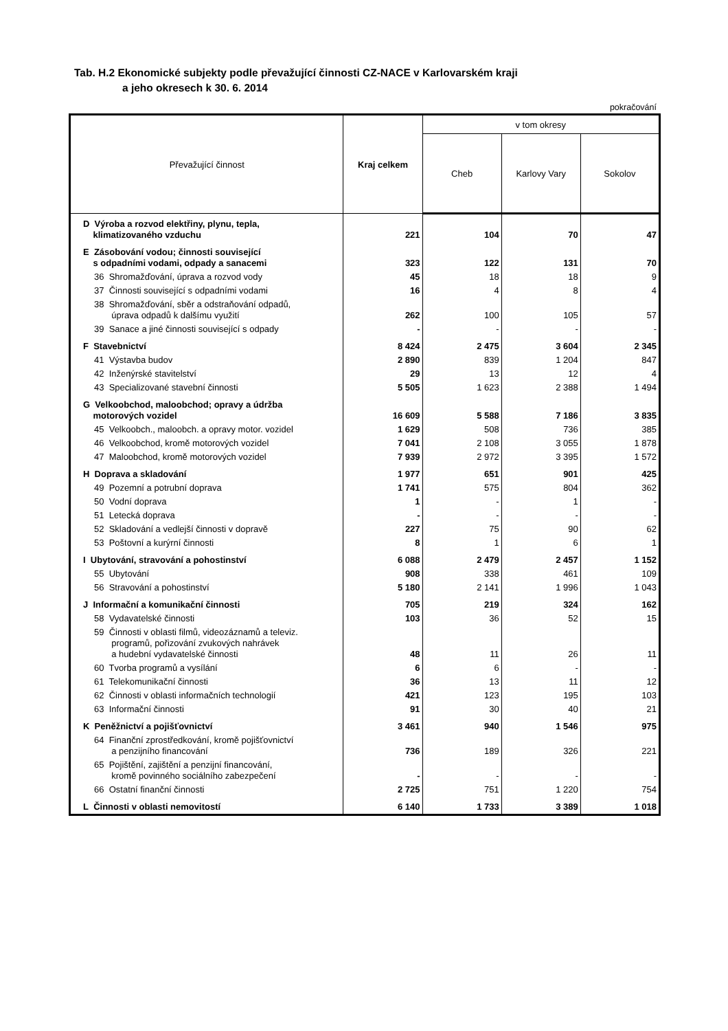Tab. H.2 Ekonomické subjekty podle převažující činnosti CZ-NACE v Karlovarském kraji
a jeho okresech k 30. 6. 2014
pokračování
| Převažující činnost | Kraj celkem | v tom okresy | | |
| --- | --- | --- | --- | --- |
| | | Cheb | Karlovy Vary | Sokolov |
| D Výroba a rozvod elektřiny, plynu, tepla, klimatizovaného vzduchu | 221 | 104 | 70 | 47 |
| E Zásobování vodou; činnosti související s odpadními vodami, odpady a sanacemi | 323 | 122 | 131 | 70 |
| 36 Shromažďování, úprava a rozvod vody | 45 | 18 | 18 | 9 |
| 37 Činnosti související s odpadními vodami | 16 | 4 | 8 | 4 |
| 38 Shromažďování, sběr a odstraňování odpadů, úprava odpadů k dalšímu využití | 262 | 100 | 105 | 57 |
| 39 Sanace a jiné činnosti související s odpady | - | - | - | - |
| F Stavebnictví | 8 424 | 2 475 | 3 604 | 2 345 |
| 41 Výstavba budov | 2 890 | 839 | 1 204 | 847 |
| 42 Inženýrské stavitelství | 29 | 13 | 12 | 4 |
| 43 Specializované stavební činnosti | 5 505 | 1 623 | 2 388 | 1 494 |
| G Velkoobchod, maloobchod; opravy a údržba motorových vozidel | 16 609 | 5 588 | 7 186 | 3 835 |
| 45 Velkoobch., maloobch. a opravy motor. vozidel | 1 629 | 508 | 736 | 385 |
| 46 Velkoobchod, kromě motorových vozidel | 7 041 | 2 108 | 3 055 | 1 878 |
| 47 Maloobchod, kromě motorových vozidel | 7 939 | 2 972 | 3 395 | 1 572 |
| H Doprava a skladování | 1 977 | 651 | 901 | 425 |
| 49 Pozemní a potrubní doprava | 1 741 | 575 | 804 | 362 |
| 50 Vodní doprava | 1 | - | 1 | - |
| 51 Letecká doprava | - | - | - | - |
| 52 Skladování a vedlejší činnosti v dopravě | 227 | 75 | 90 | 62 |
| 53 Poštovní a kurýrní činnosti | 8 | 1 | 6 | 1 |
| I Ubytování, stravování a pohostinství | 6 088 | 2 479 | 2 457 | 1 152 |
| 55 Ubytování | 908 | 338 | 461 | 109 |
| 56 Stravování a pohostinství | 5 180 | 2 141 | 1 996 | 1 043 |
| J Informační a komunikační činnosti | 705 | 219 | 324 | 162 |
| 58 Vydavatelské činnosti | 103 | 36 | 52 | 15 |
| 59 Činnosti v oblasti filmů, videozáznamů a televiz. programů, pořizování zvukových nahrávek a hudební vydavatelské činnosti | 48 | 11 | 26 | 11 |
| 60 Tvorba programů a vysílání | 6 | 6 | - | - |
| 61 Telekomunikační činnosti | 36 | 13 | 11 | 12 |
| 62 Činnosti v oblasti informačních technologií | 421 | 123 | 195 | 103 |
| 63 Informační činnosti | 91 | 30 | 40 | 21 |
| K Peněžnictví a pojišťovnictví | 3 461 | 940 | 1 546 | 975 |
| 64 Finanční zprostředkování, kromě pojišťovnictví a penzijního financování | 736 | 189 | 326 | 221 |
| 65 Pojištění, zajištění a penzijní financování, kromě povinného sociálního zabezpečení | - | - | - | - |
| 66 Ostatní finanční činnosti | 2 725 | 751 | 1 220 | 754 |
| L Činnosti v oblasti nemovitostí | 6 140 | 1 733 | 3 389 | 1 018 |